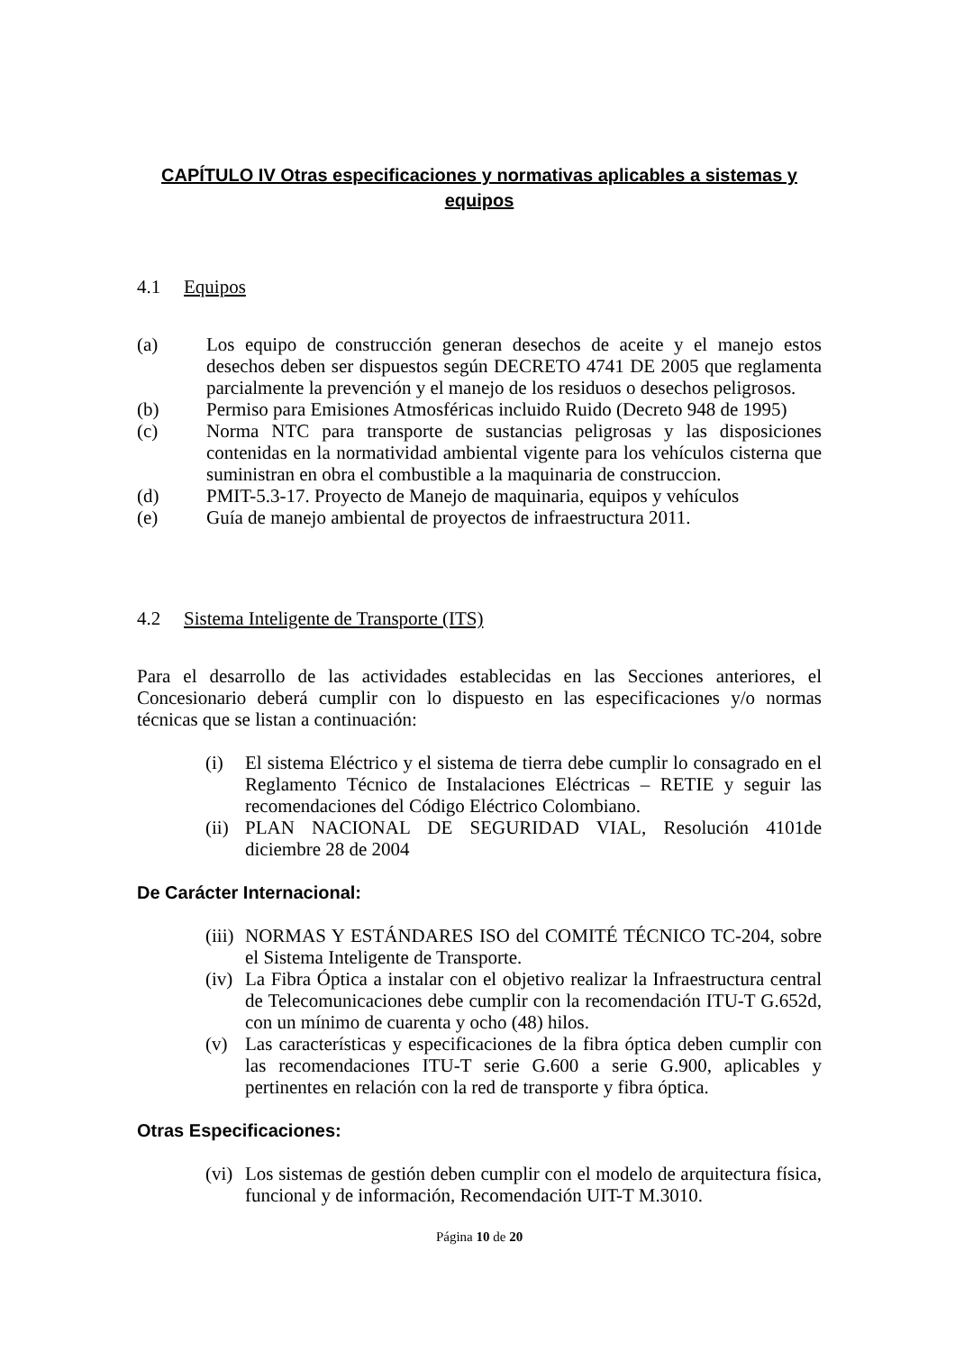CAPÍTULO IV Otras especificaciones y normativas aplicables a sistemas y equipos
4.1 Equipos
(a) Los equipo de construcción generan desechos de aceite y el manejo estos desechos deben ser dispuestos según DECRETO 4741 DE 2005 que reglamenta parcialmente la prevención y el manejo de los residuos o desechos peligrosos.
(b) Permiso para Emisiones Atmosféricas incluido Ruido (Decreto 948 de 1995)
(c) Norma NTC para transporte de sustancias peligrosas y las disposiciones contenidas en la normatividad ambiental vigente para los vehículos cisterna que suministran en obra el combustible a la maquinaria de construccion.
(d) PMIT-5.3-17. Proyecto de Manejo de maquinaria, equipos y vehículos
(e) Guía de manejo ambiental de proyectos de infraestructura 2011.
4.2 Sistema Inteligente de Transporte (ITS)
Para el desarrollo de las actividades establecidas en las Secciones anteriores, el Concesionario deberá cumplir con lo dispuesto en las especificaciones y/o normas técnicas que se listan a continuación:
(i) El sistema Eléctrico y el sistema de tierra debe cumplir lo consagrado en el Reglamento Técnico de Instalaciones Eléctricas – RETIE y seguir las recomendaciones del Código Eléctrico Colombiano.
(ii) PLAN NACIONAL DE SEGURIDAD VIAL, Resolución 4101de diciembre 28 de 2004
De Carácter Internacional:
(iii) NORMAS Y ESTÁNDARES ISO del COMITÉ TÉCNICO TC-204, sobre el Sistema Inteligente de Transporte.
(iv) La Fibra Óptica a instalar con el objetivo realizar la Infraestructura central de Telecomunicaciones debe cumplir con la recomendación ITU-T G.652d, con un mínimo de cuarenta y ocho (48) hilos.
(v) Las características y especificaciones de la fibra óptica deben cumplir con las recomendaciones ITU-T serie G.600 a serie G.900, aplicables y pertinentes en relación con la red de transporte y fibra óptica.
Otras Especificaciones:
(vi) Los sistemas de gestión deben cumplir con el modelo de arquitectura física, funcional y de información, Recomendación UIT-T M.3010.
Página 10 de 20